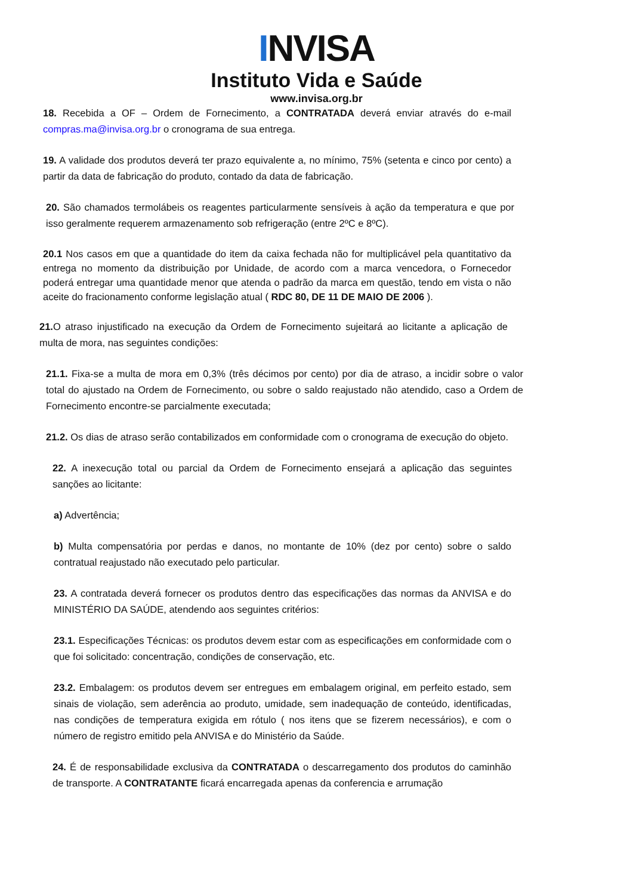INVISA
Instituto Vida e Saúde
www.invisa.org.br
18. Recebida a OF – Ordem de Fornecimento, a CONTRATADA deverá enviar através do e-mail compras.ma@invisa.org.br o cronograma de sua entrega.
19. A validade dos produtos deverá ter prazo equivalente a, no mínimo, 75% (setenta e cinco por cento) a partir da data de fabricação do produto, contado da data de fabricação.
20. São chamados termolábeis os reagentes particularmente sensíveis à ação da temperatura e que por isso geralmente requerem armazenamento sob refrigeração (entre 2ºC e 8ºC).
20.1 Nos casos em que a quantidade do item da caixa fechada não for multiplicável pela quantitativo da entrega no momento da distribuição por Unidade, de acordo com a marca vencedora, o Fornecedor poderá entregar uma quantidade menor que atenda o padrão da marca em questão, tendo em vista o não aceite do fracionamento conforme legislação atual ( RDC 80, DE 11 DE MAIO DE 2006 ).
21. O atraso injustificado na execução da Ordem de Fornecimento sujeitará ao licitante a aplicação de multa de mora, nas seguintes condições:
21.1. Fixa-se a multa de mora em 0,3% (três décimos por cento) por dia de atraso, a incidir sobre o valor total do ajustado na Ordem de Fornecimento, ou sobre o saldo reajustado não atendido, caso a Ordem de Fornecimento encontre-se parcialmente executada;
21.2. Os dias de atraso serão contabilizados em conformidade com o cronograma de execução do objeto.
22. A inexecução total ou parcial da Ordem de Fornecimento ensejará a aplicação das seguintes sanções ao licitante:
a) Advertência;
b) Multa compensatória por perdas e danos, no montante de 10% (dez por cento) sobre o saldo contratual reajustado não executado pelo particular.
23. A contratada deverá fornecer os produtos dentro das especificações das normas da ANVISA e do MINISTÉRIO DA SAÚDE, atendendo aos seguintes critérios:
23.1. Especificações Técnicas: os produtos devem estar com as especificações em conformidade com o que foi solicitado: concentração, condições de conservação, etc.
23.2. Embalagem: os produtos devem ser entregues em embalagem original, em perfeito estado, sem sinais de violação, sem aderência ao produto, umidade, sem inadequação de conteúdo, identificadas, nas condições de temperatura exigida em rótulo ( nos itens que se fizerem necessários), e com o número de registro emitido pela ANVISA e do Ministério da Saúde.
24. É de responsabilidade exclusiva da CONTRATADA o descarregamento dos produtos do caminhão de transporte. A CONTRATANTE ficará encarregada apenas da conferencia e arrumação